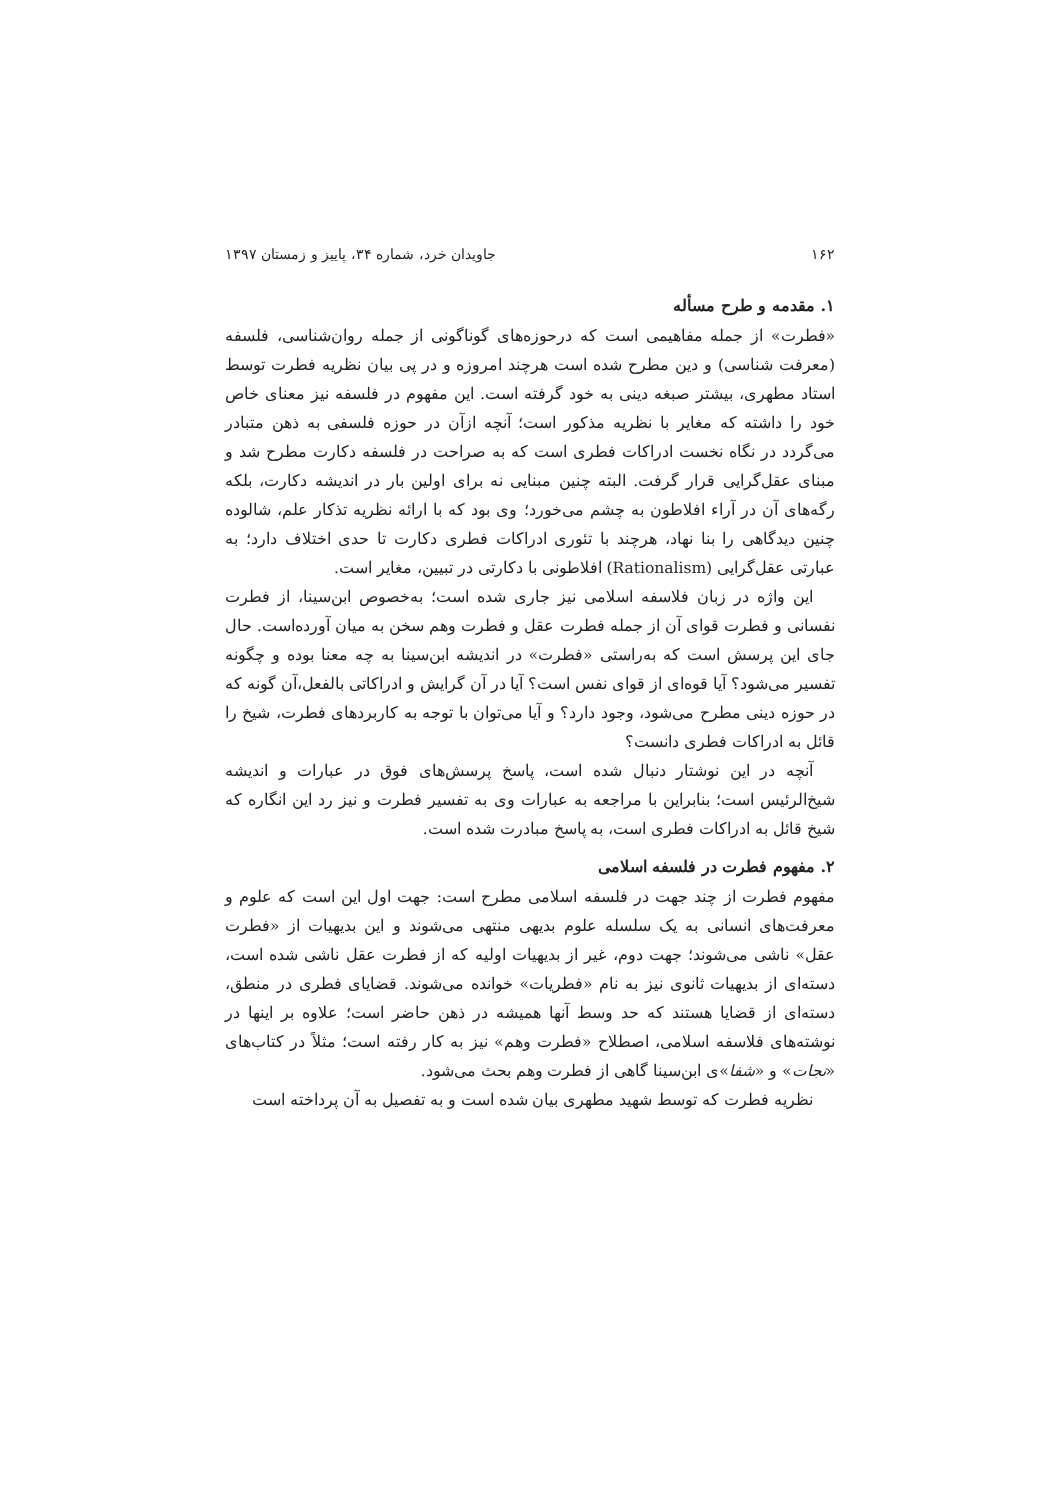۱۶۲ جاویدان خرد، شماره ۳۴، پاییز و زمستان ۱۳۹۷
۱. مقدمه و طرح مسأله
«فطرت» از جمله مفاهیمی است که درحوزه‌های گوناگونی از جمله روان‌شناسی، فلسفه (معرفت شناسی) و دین مطرح شده است هرچند امروزه و در پی بیان نظریه فطرت توسط استاد مطهری، بیشتر صبغه دینی به خود گرفته است. این مفهوم در فلسفه نیز معنای خاص خود را داشته که مغایر با نظریه مذکور است؛ آنچه ازآن در حوزه فلسفی به ذهن متبادر می‌گردد در نگاه نخست ادراکات فطری است که به صراحت در فلسفه دکارت مطرح شد و مبنای عقل‌گرایی قرار گرفت. البته چنین مبنایی نه برای اولین بار در اندیشه دکارت، بلکه رگه‌های آن در آراء افلاطون به چشم می‌خورد؛ وی بود که با ارائه نظریه تذکار علم، شالوده چنین دیدگاهی را بنا نهاد، هرچند با تئوری ادراکات فطری دکارت تا حدی اختلاف دارد؛ به عبارتی عقل‌گرایی (Rationalism) افلاطونی با دکارتی در تبیین، مغایر است.
این واژه در زبان فلاسفه اسلامی نیز جاری شده است؛ به‌خصوص ابن‌سینا، از فطرت نفسانی و فطرت قوای آن از جمله فطرت عقل و فطرت وهم سخن به میان آورده‌است. حال جای این پرسش است که به‌راستی «فطرت» در اندیشه ابن‌سینا به چه معنا بوده و چگونه تفسیر می‌شود؟ آیا قوه‌ای از قوای نفس است؟ آیا در آن گرایش و ادراکاتی بالفعل،آن گونه که در حوزه دینی مطرح می‌شود، وجود دارد؟ و آیا می‌توان با توجه به کاربردهای فطرت، شیخ را قائل به ادراکات فطری دانست؟
آنچه در این نوشتار دنبال شده است، پاسخ پرسش‌های فوق در عبارات و اندیشه شیخ‌الرئیس است؛ بنابراین با مراجعه به عبارات وی به تفسیر فطرت و نیز رد این انگاره که شیخ قائل به ادراکات فطری است، به پاسخ مبادرت شده است.
۲. مفهوم فطرت در فلسفه اسلامی
مفهوم فطرت از چند جهت در فلسفه اسلامی مطرح است: جهت اول این است که علوم و معرفت‌های انسانی به یک سلسله علوم بدیهی منتهی می‌شوند و این بدیهیات از «فطرت عقل» ناشی می‌شوند؛ جهت دوم، غیر از بدیهیات اولیه که از فطرت عقل ناشی شده است، دسته‌ای از بدیهیات ثانوی نیز به نام «فطریات» خوانده می‌شوند. قضایای فطری در منطق، دسته‌ای از قضایا هستند که حد وسط آنها همیشه در ذهن حاضر است؛ علاوه بر اینها در نوشته‌های فلاسفه اسلامی، اصطلاح «فطرت وهم» نیز به کار رفته است؛ مثلاً در کتاب‌های «نجات» و «شفا»ی ابن‌سینا گاهی از فطرت وهم بحث می‌شود.
نظریه فطرت که توسط شهید مطهری بیان شده است و به تفصیل به آن پرداخته است